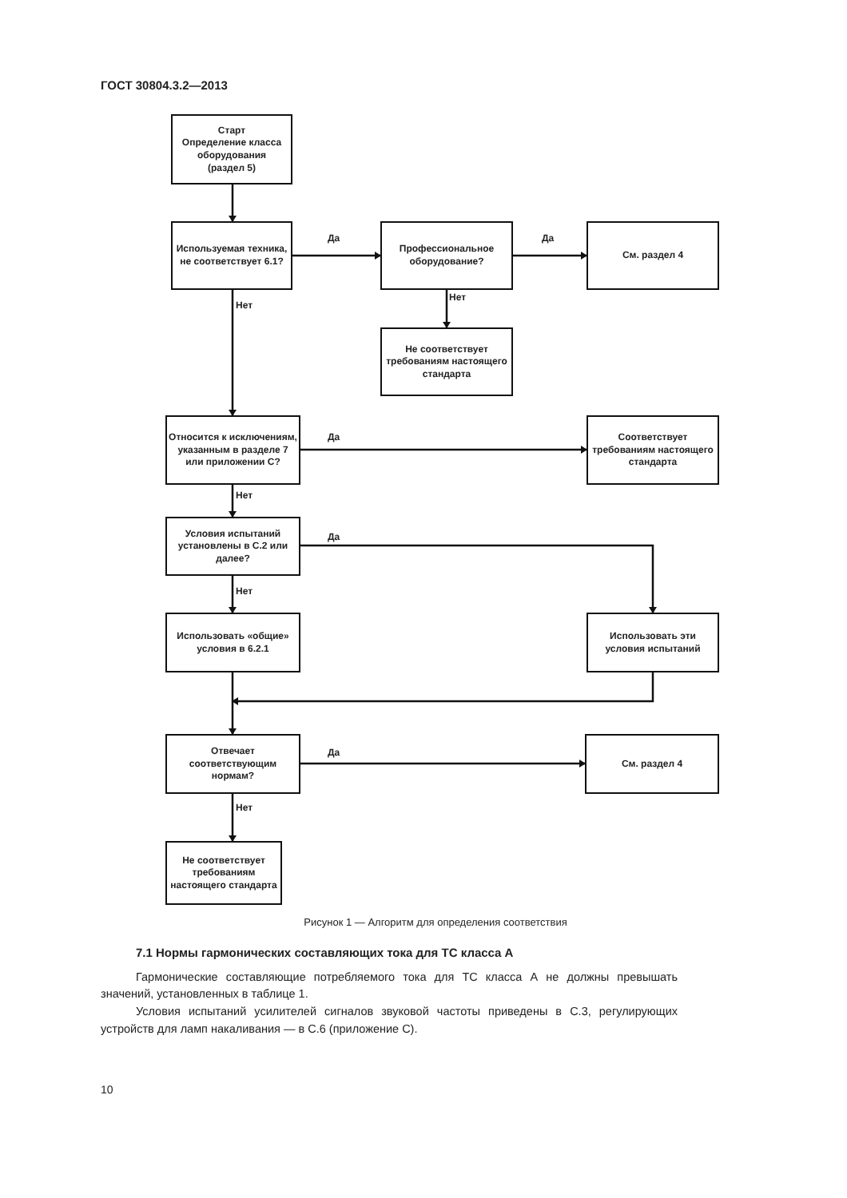ГОСТ 30804.3.2—2013
Старт
Определение класса оборудования
(раздел 5)
Используемая техника, не соответствует 6.1?
Да
Профессиональное оборудование?
Да
См. раздел 4
Нет
Нет
Не соответствует требованиям настоящего стандарта
Относится к исключениям, указанным в разделе 7 или приложении С?
Да
Соответствует требованиям настоящего стандарта
Нет
Условия испытаний установлены в С.2 или далее?
Да
Нет
Использовать «общие» условия в 6.2.1
Использовать эти условия испытаний
Отвечает соответствующим нормам?
Да
См. раздел 4
Нет
Не соответствует требованиям настоящего стандарта
Рисунок 1 — Алгоритм для определения соответствия
7.1 Нормы гармонических составляющих тока для ТС класса А
Гармонические составляющие потребляемого тока для ТС класса А не должны превышать значений, установленных в таблице 1.
Условия испытаний усилителей сигналов звуковой частоты приведены в С.3, регулирующих устройств для ламп накаливания — в С.6 (приложение С).
10